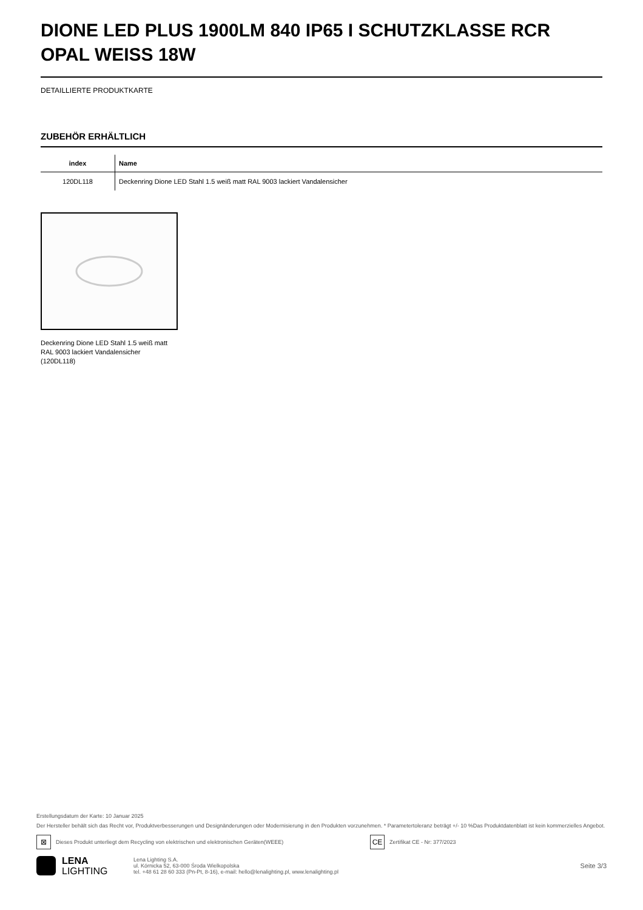DIONE LED PLUS 1900LM 840 IP65 I SCHUTZKLASSE RCR OPAL WEISS 18W
DETAILLIERTE PRODUKTKARTE
ZUBEHÖR ERHÄLTLICH
| index | Name |
| --- | --- |
| 120DL118 | Deckenring Dione LED Stahl 1.5 weiß matt RAL 9003 lackiert Vandalensicher |
Deckenring Dione LED Stahl 1.5 weiß matt RAL 9003 lackiert Vandalensicher (120DL118)
Erstellungsdatum der Karte: 10 Januar 2025
Der Hersteller behält sich das Recht vor, Produktverbesserungen und Designänderungen oder Modernisierung in den Produkten vorzunehmen. * Parametertoleranz beträgt +/- 10 %Das Produktdatenblatt ist kein kommerzielles Angebot.
⊠ Dieses Produkt unterliegt dem Recycling von elektrischen und elektronischen Geräten(WEEE) CE Zertifikat CE - Nr: 377/2023
LENA
LIGHTING
Lena Lighting S.A.
ul. Kórnicka 52, 63-000 Środa Wielkopolska
tel. +48 61 28 60 333 (Pn-Pt, 8-16), e-mail: hello@lenalighting.pl, www.lenalighting.pl
Seite 3/3